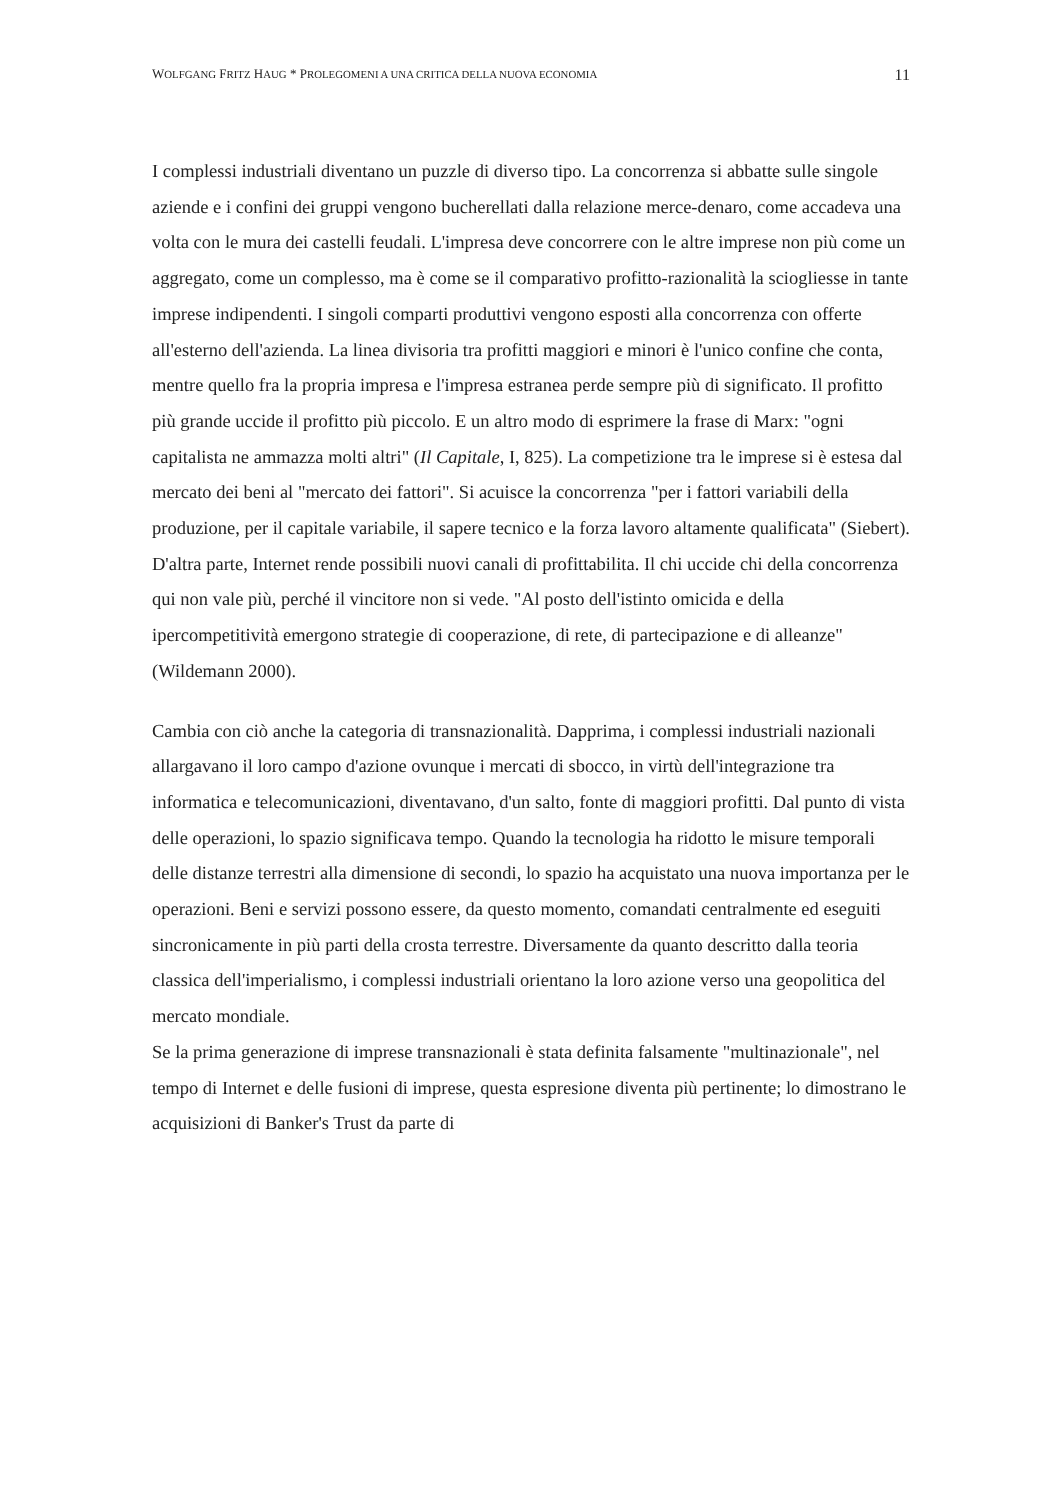WOLFGANG FRITZ HAUG * PROLEGOMENI A UNA CRITICA DELLA NUOVA ECONOMIA 11
I complessi industriali diventano un puzzle di diverso tipo. La concorrenza si abbatte sulle singole aziende e i confini dei gruppi vengono bucherellati dalla relazione merce-denaro, come accadeva una volta con le mura dei castelli feudali. L'impresa deve concorrere con le altre imprese non più come un aggregato, come un complesso, ma è come se il comparativo profitto-razionalità la sciogliesse in tante imprese indipendenti. I singoli comparti produttivi vengono esposti alla concorrenza con offerte all'esterno dell'azienda. La linea divisoria tra profitti maggiori e minori è l'unico confine che conta, mentre quello fra la propria impresa e l'impresa estranea perde sempre più di significato. Il profitto più grande uccide il profitto più piccolo. E un altro modo di esprimere la frase di Marx: "ogni capitalista ne ammazza molti altri" (Il Capitale, I, 825). La competizione tra le imprese si è estesa dal mercato dei beni al "mercato dei fattori". Si acuisce la concorrenza "per i fattori variabili della produzione, per il capitale variabile, il sapere tecnico e la forza lavoro altamente qualificata" (Siebert). D'altra parte, Internet rende possibili nuovi canali di profittabilita. Il chi uccide chi della concorrenza qui non vale più, perché il vincitore non si vede. "Al posto dell'istinto omicida e della ipercompetitività emergono strategie di cooperazione, di rete, di partecipazione e di alleanze" (Wildemann 2000).
Cambia con ciò anche la categoria di transnazionalità. Dapprima, i complessi industriali nazionali allargavano il loro campo d'azione ovunque i mercati di sbocco, in virtù dell'integrazione tra informatica e telecomunicazioni, diventavano, d'un salto, fonte di maggiori profitti. Dal punto di vista delle operazioni, lo spazio significava tempo. Quando la tecnologia ha ridotto le misure temporali delle distanze terrestri alla dimensione di secondi, lo spazio ha acquistato una nuova importanza per le operazioni. Beni e servizi possono essere, da questo momento, comandati centralmente ed eseguiti sincronicamente in più parti della crosta terrestre. Diversamente da quanto descritto dalla teoria classica dell'imperialismo, i complessi industriali orientano la loro azione verso una geopolitica del mercato mondiale.
Se la prima generazione di imprese transnazionali è stata definita falsamente "multinazionale", nel tempo di Internet e delle fusioni di imprese, questa espresione diventa più pertinente; lo dimostrano le acquisizioni di Banker's Trust da parte di